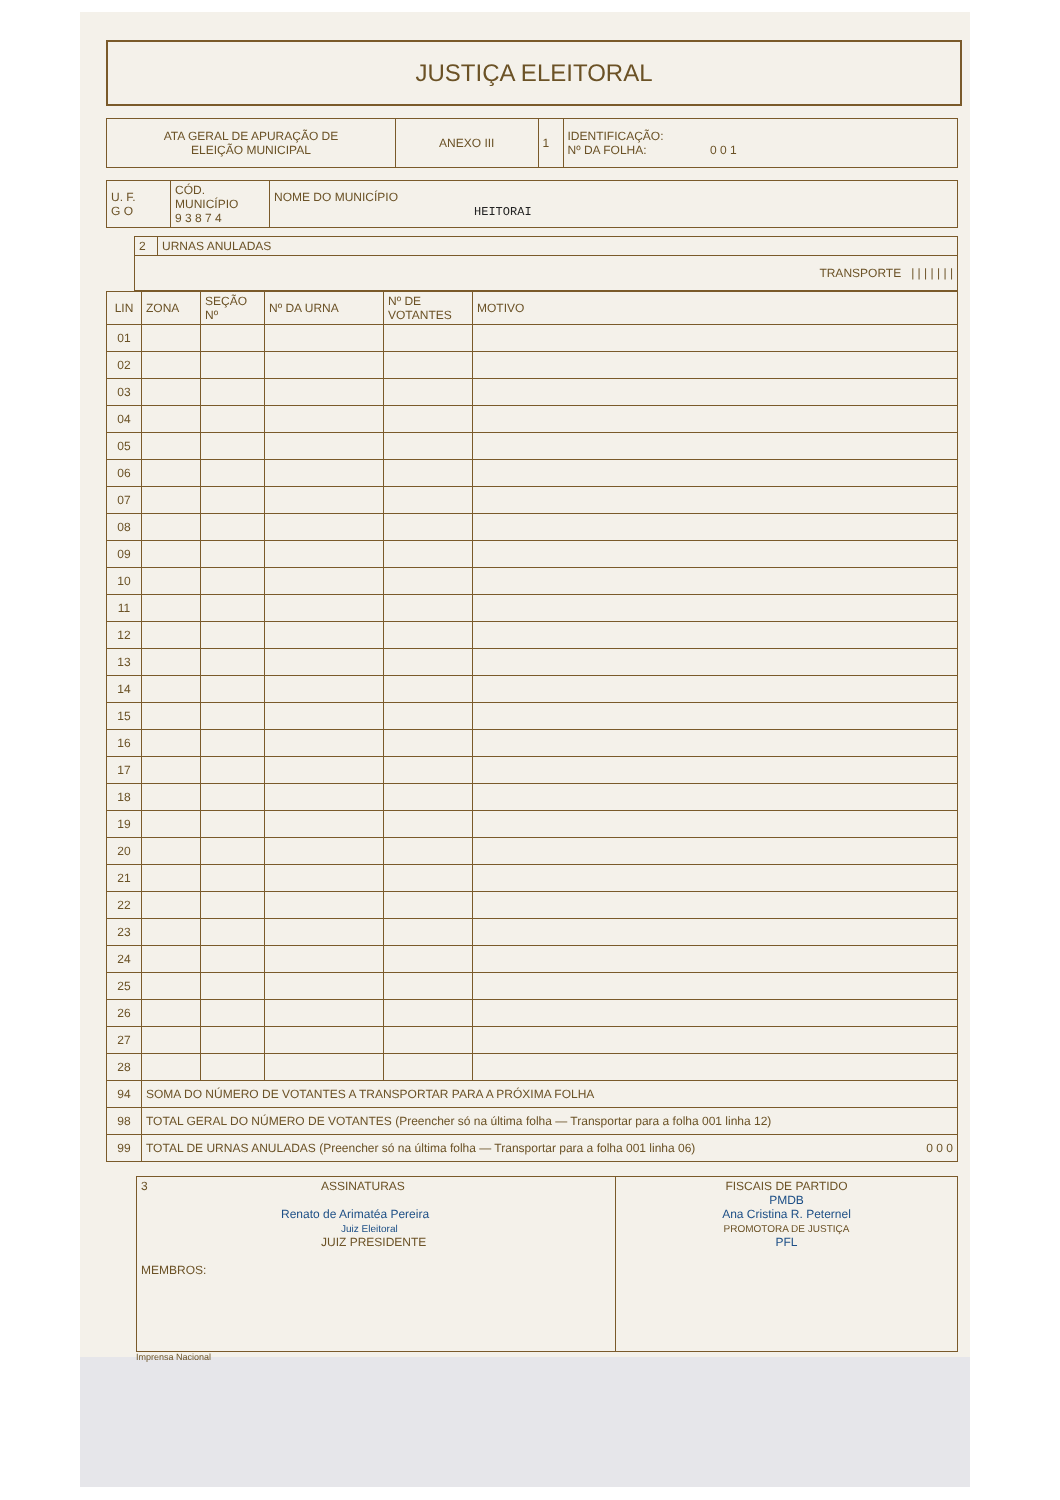JUSTIÇA ELEITORAL
| ATA GERAL DE APURAÇÃO DE ELEIÇÃO MUNICIPAL | ANEXO III | 1 | IDENTIFICAÇÃO: Nº DA FOLHA: 0 0 1 |
| U. F. G O | CÓD. MUNICÍPIO 9 3 8 7 4 | NOME DO MUNICÍPIO HEITORAI |
| | 2 | URNAS ANULADAS |
| | TRANSPORTE / / / / / / / | |
| LIN | ZONA | SEÇÃO Nº | Nº DA URNA | Nº DE VOTANTES | MOTIVO |
| --- | --- | --- | --- | --- | --- |
| 01 | | | | | |
| 02 | | | | | |
| 03 | | | | | |
| 04 | | | | | |
| 05 | | | | | |
| 06 | | | | | |
| 07 | | | | | |
| 08 | | | | | |
| 09 | | | | | |
| 10 | | | | | |
| 11 | | | | | |
| 12 | | | | | |
| 13 | | | | | |
| 14 | | | | | |
| 15 | | | | | |
| 16 | | | | | |
| 17 | | | | | |
| 18 | | | | | |
| 19 | | | | | |
| 20 | | | | | |
| 21 | | | | | |
| 22 | | | | | |
| 23 | | | | | |
| 24 | | | | | |
| 25 | | | | | |
| 26 | | | | | |
| 27 | | | | | |
| 28 | | | | | |
| 94 | SOMA DO NÚMERO DE VOTANTES A TRANSPORTAR PARA A PRÓXIMA FOLHA | | | | |
| 98 | TOTAL GERAL DO NÚMERO DE VOTANTES (Preencher só na última folha — Transportar para a folha 001 linha 12) | | | | |
| 99 | TOTAL DE URNAS ANULADAS (Preencher só na última folha — Transportar para a folha 001 linha 06) 0 0 0 | | | | |
| 3 ASSINATURAS Renato de Arimatéa Pereira Juiz Eleitoral JUIZ PRESIDENTE MEMBROS: | FISCAIS DE PARTIDO PMDB Ana Cristina R. Peternel PROMOTORA DE JUSTIÇA PFL |
Imprensa Nacional